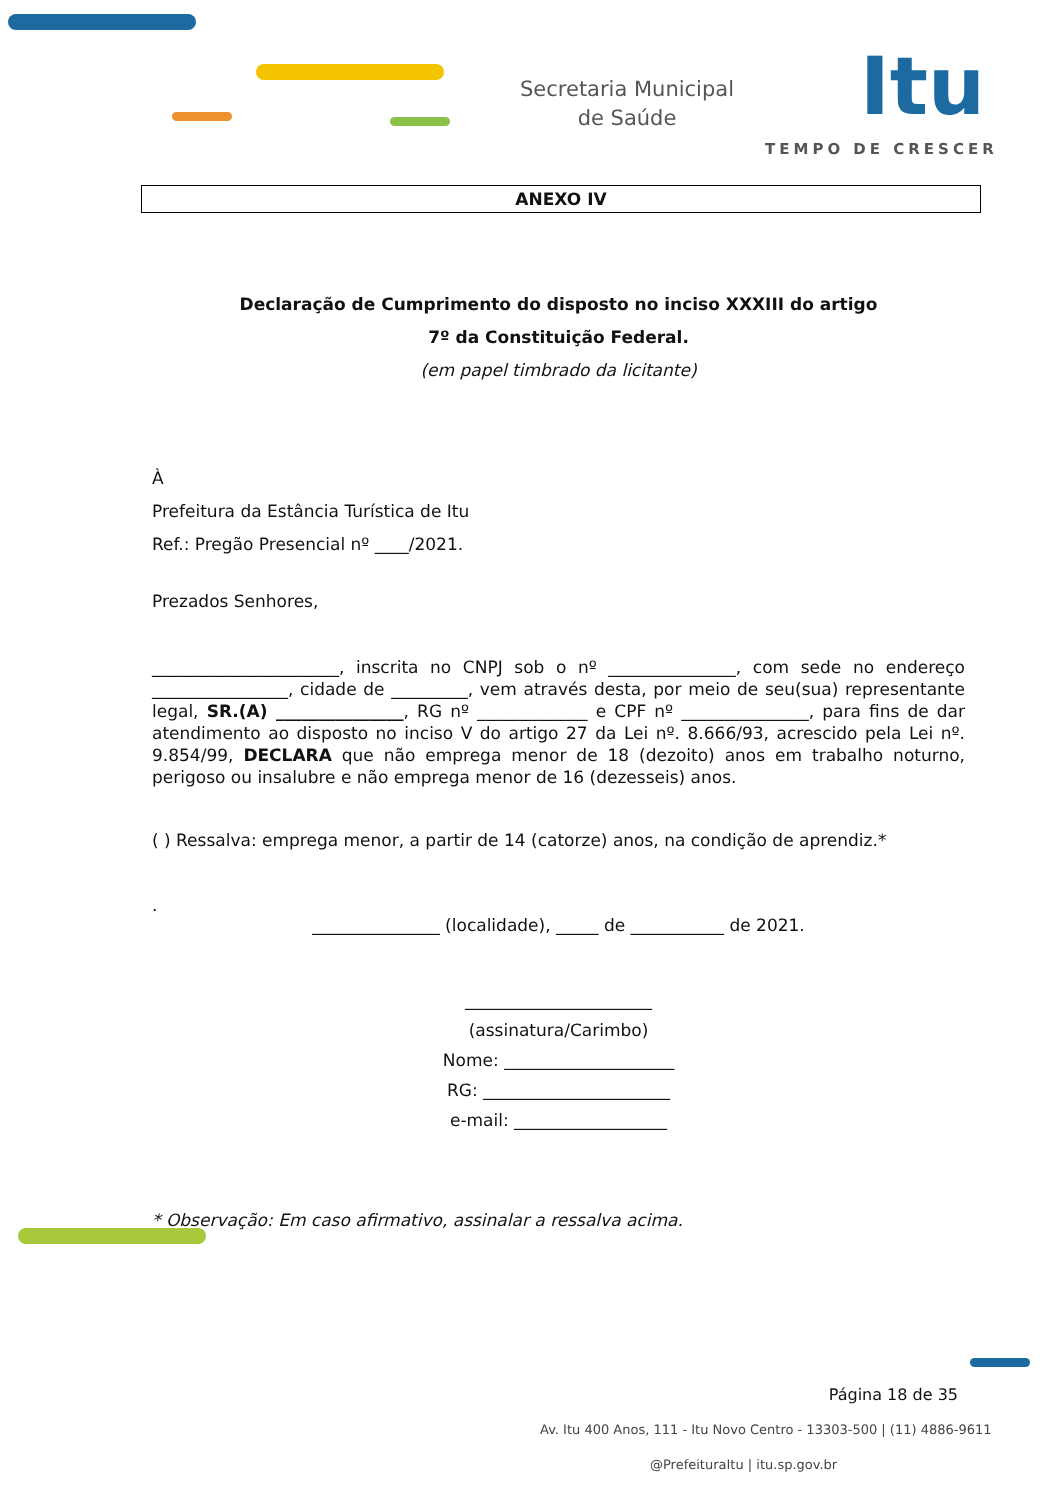Secretaria Municipal
de Saúde
Itu
TEMPO DE CRESCER
ANEXO IV
Declaração de Cumprimento do disposto no inciso XXXIII do artigo
7º da Constituição Federal.
(em papel timbrado da licitante)
À
Prefeitura da Estância Turística de Itu
Ref.: Pregão Presencial nº ____/2021.
Prezados Senhores,
______________________, inscrita no CNPJ sob o nº _______________, com sede no endereço ________________, cidade de _________, vem através desta, por meio de seu(sua) representante legal, SR.(A) _______________, RG nº _____________ e CPF nº _______________, para fins de dar atendimento ao disposto no inciso V do artigo 27 da Lei nº. 8.666/93, acrescido pela Lei nº. 9.854/99, DECLARA que não emprega menor de 18 (dezoito) anos em trabalho noturno, perigoso ou insalubre e não emprega menor de 16 (dezesseis) anos.
( ) Ressalva: emprega menor, a partir de 14 (catorze) anos, na condição de aprendiz.*
.
_______________ (localidade), _____ de ___________ de 2021.
______________________
(assinatura/Carimbo)
Nome: ____________________
RG: ______________________
e-mail: __________________
* Observação: Em caso afirmativo, assinalar a ressalva acima.
Página 18 de 35
Av. Itu 400 Anos, 111 - Itu Novo Centro - 13303-500 | (11) 4886-9611
@PrefeituraItu | itu.sp.gov.br